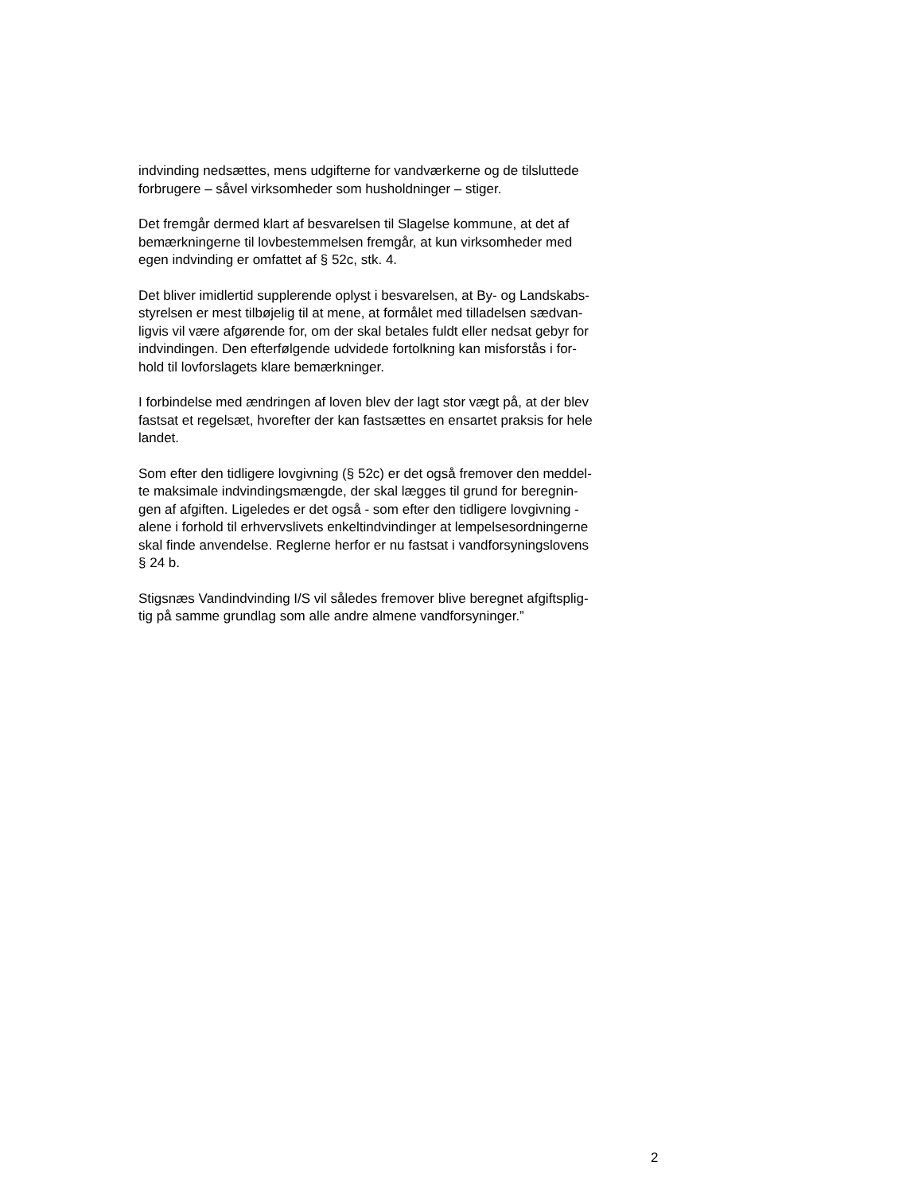indvinding nedsættes, mens udgifterne for vandværkerne og de tilsluttede
forbrugere – såvel virksomheder som husholdninger – stiger.
Det fremgår dermed klart af besvarelsen til Slagelse kommune, at det af
bemærkningerne til lovbestemmelsen fremgår, at kun virksomheder med
egen indvinding er omfattet af § 52c, stk. 4.
Det bliver imidlertid supplerende oplyst i besvarelsen, at By- og Landskabs-
styrelsen er mest tilbøjelig til at mene, at formålet med tilladelsen sædvan-
ligvis vil være afgørende for, om der skal betales fuldt eller nedsat gebyr for
indvindingen. Den efterfølgende udvidede fortolkning kan misforstås i for-
hold til lovforslagets klare bemærkninger.
I forbindelse med ændringen af loven blev der lagt stor vægt på, at der blev
fastsat et regelsæt, hvorefter der kan fastsættes en ensartet praksis for hele
landet.
Som efter den tidligere lovgivning (§ 52c) er det også fremover den meddel-
te maksimale indvindingsmængde, der skal lægges til grund for beregnin-
gen af afgiften. Ligeledes er det også - som efter den tidligere lovgivning -
alene i forhold til erhvervslivets enkeltindvindinger at lempelsesordningerne
skal finde anvendelse. Reglerne herfor er nu fastsat i vandforsyningslovens
§ 24 b.
Stigsnæs Vandindvinding I/S vil således fremover blive beregnet afgiftsplig-
tig på samme grundlag som alle andre almene vandforsyninger.”
2